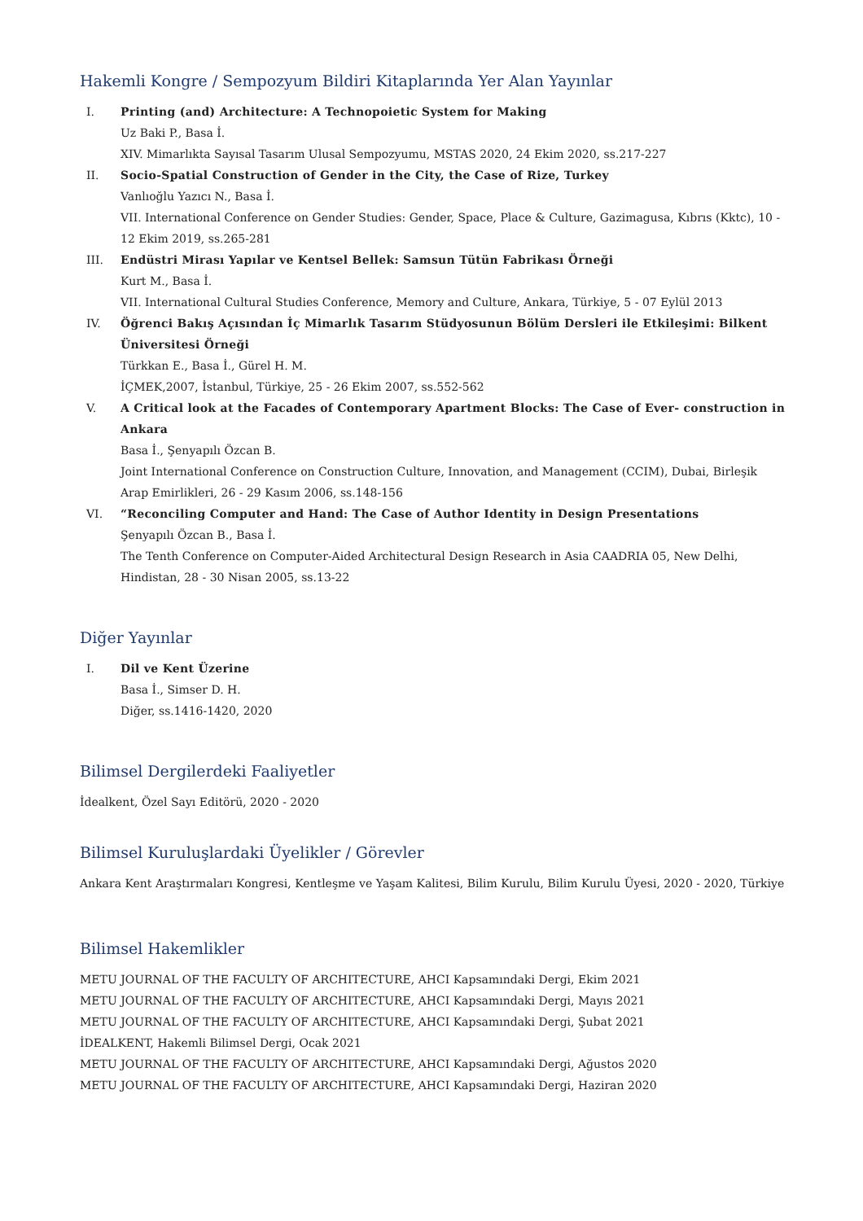Hakemli Kongre / Sempozyum Bildiri Kitaplarında Yer Alan Yayınlar
I. Printing (and) Architecture: A Technopoietic System for Making
Uz Baki P., Basa İ.
XIV. Mimarlıkta Sayısal Tasarım Ulusal Sempozyumu, MSTAS 2020, 24 Ekim 2020, ss.217-227
II. Socio-Spatial Construction of Gender in the City, the Case of Rize, Turkey
Vanlıoğlu Yazıcı N., Basa İ.
VII. International Conference on Gender Studies: Gender, Space, Place & Culture, Gazimagusa, Kıbrıs (Kktc), 10 - 12 Ekim 2019, ss.265-281
III. Endüstri Mirası Yapılar ve Kentsel Bellek: Samsun Tütün Fabrikası Örneği
Kurt M., Basa İ.
VII. International Cultural Studies Conference, Memory and Culture, Ankara, Türkiye, 5 - 07 Eylül 2013
IV. Öğrenci Bakış Açısından İç Mimarlık Tasarım Stüdyosunun Bölüm Dersleri ile Etkileşimi: Bilkent Üniversitesi Örneği
Türkkan E., Basa İ., Gürel H. M.
İÇMEK,2007, İstanbul, Türkiye, 25 - 26 Ekim 2007, ss.552-562
V. A Critical look at the Facades of Contemporary Apartment Blocks: The Case of Ever- construction in Ankara
Basa İ., Şenyapılı Özcan B.
Joint International Conference on Construction Culture, Innovation, and Management (CCIM), Dubai, Birleşik Arap Emirlikleri, 26 - 29 Kasım 2006, ss.148-156
VI. “Reconciling Computer and Hand: The Case of Author Identity in Design Presentations
Şenyapılı Özcan B., Basa İ.
The Tenth Conference on Computer-Aided Architectural Design Research in Asia CAADRIA 05, New Delhi, Hindistan, 28 - 30 Nisan 2005, ss.13-22
Diğer Yayınlar
I. Dil ve Kent Üzerine
Basa İ., Simser D. H.
Diğer, ss.1416-1420, 2020
Bilimsel Dergilerdeki Faaliyetler
İdealkent, Özel Sayı Editörü, 2020 - 2020
Bilimsel Kuruluşlardaki Üyelikler / Görevler
Ankara Kent Araştırmaları Kongresi, Kentleşme ve Yaşam Kalitesi, Bilim Kurulu, Bilim Kurulu Üyesi, 2020 - 2020, Türkiye
Bilimsel Hakemlikler
METU JOURNAL OF THE FACULTY OF ARCHITECTURE, AHCI Kapsamındaki Dergi, Ekim 2021
METU JOURNAL OF THE FACULTY OF ARCHITECTURE, AHCI Kapsamındaki Dergi, Mayıs 2021
METU JOURNAL OF THE FACULTY OF ARCHITECTURE, AHCI Kapsamındaki Dergi, Şubat 2021
İDEALKENT, Hakemli Bilimsel Dergi, Ocak 2021
METU JOURNAL OF THE FACULTY OF ARCHITECTURE, AHCI Kapsamındaki Dergi, Ağustos 2020
METU JOURNAL OF THE FACULTY OF ARCHITECTURE, AHCI Kapsamındaki Dergi, Haziran 2020